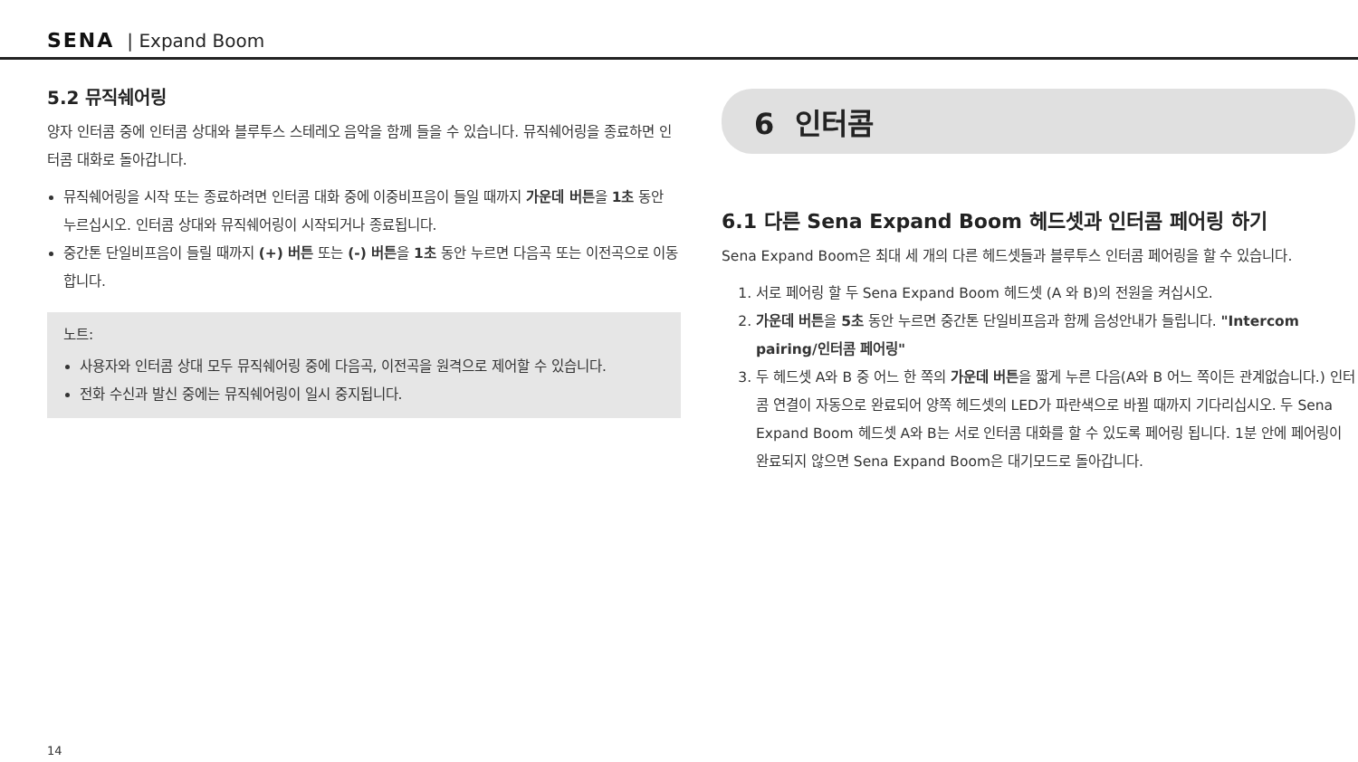SENA | Expand Boom
5.2 뮤직쉐어링
양자 인터콤 중에 인터콤 상대와 블루투스 스테레오 음악을 함께 들을 수 있습니다. 뮤직쉐어링을 종료하면 인터콤 대화로 돌아갑니다.
뮤직쉐어링을 시작 또는 종료하려면 인터콤 대화 중에 이중비프음이 들일 때까지 가운데 버튼을 1초 동안 누르십시오. 인터콤 상대와 뮤직쉐어링이 시작되거나 종료됩니다.
중간톤 단일비프음이 들릴 때까지 (+) 버튼 또는 (-) 버튼을 1초 동안 누르면 다음곡 또는 이전곡으로 이동합니다.
노트:
사용자와 인터콤 상대 모두 뮤직쉐어링 중에 다음곡, 이전곡을 원격으로 제어할 수 있습니다.
전화 수신과 발신 중에는 뮤직쉐어링이 일시 중지됩니다.
6 인터콤
6.1 다른 Sena Expand Boom 헤드셋과 인터콤 페어링 하기
Sena Expand Boom은 최대 세 개의 다른 헤드셋들과 블루투스 인터콤 페어링을 할 수 있습니다.
1. 서로 페어링 할 두 Sena Expand Boom 헤드셋 (A 와 B)의 전원을 켜십시오.
2. 가운데 버튼을 5초 동안 누르면 중간톤 단일비프음과 함께 음성안내가 들립니다. "Intercom pairing/인터콤 페어링"
3. 두 헤드셋 A와 B 중 어느 한 쪽의 가운데 버튼을 짧게 누른 다음(A와 B 어느 쪽이든 관계없습니다.) 인터콤 연결이 자동으로 완료되어 양쪽 헤드셋의 LED가 파란색으로 바뀔 때까지 기다리십시오. 두 Sena Expand Boom 헤드셋 A와 B는 서로 인터콤 대화를 할 수 있도록 페어링 됩니다. 1분 안에 페어링이 완료되지 않으면 Sena Expand Boom은 대기모드로 돌아갑니다.
14